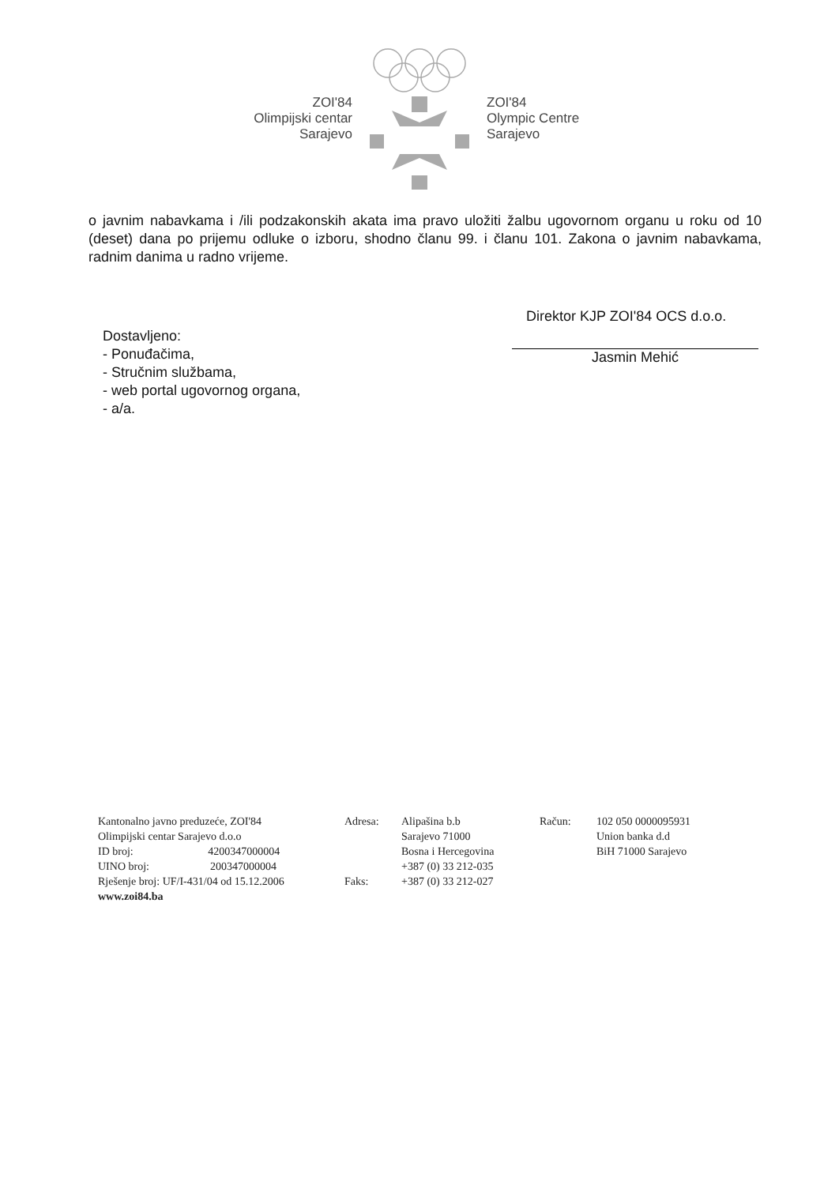ZOI'84
Olimpijski centar
Sarajevo
ZOI'84
Olympic Centre
Sarajevo
o javnim nabavkama i /ili podzakonskih akata ima pravo uložiti žalbu ugovornom organu u roku od 10 (deset) dana po prijemu odluke o izboru, shodno članu 99. i članu 101. Zakona o javnim nabavkama, radnim danima u radno vrijeme.
Direktor KJP ZOI'84 OCS d.o.o.
Jasmin Mehić
Dostavljeno:
- Ponuđačima,
- Stručnim službama,
- web portal ugovornog organa,
- a/a.
Kantonalno javno preduzeće, ZOI'84
Olimpijski centar Sarajevo d.o.o
ID broj: 4200347000004
UINO broj: 200347000004
Rješenje broj: UF/I-431/04 od 15.12.2006
www.zoi84.ba
Adresa:
Faks:
Alipašina b.b
Sarajevo 71000
Bosna i Hercegovina
+387 (0) 33 212-035
+387 (0) 33 212-027
Račun: 102 050 0000095931
Union banka d.d
BiH 71000 Sarajevo